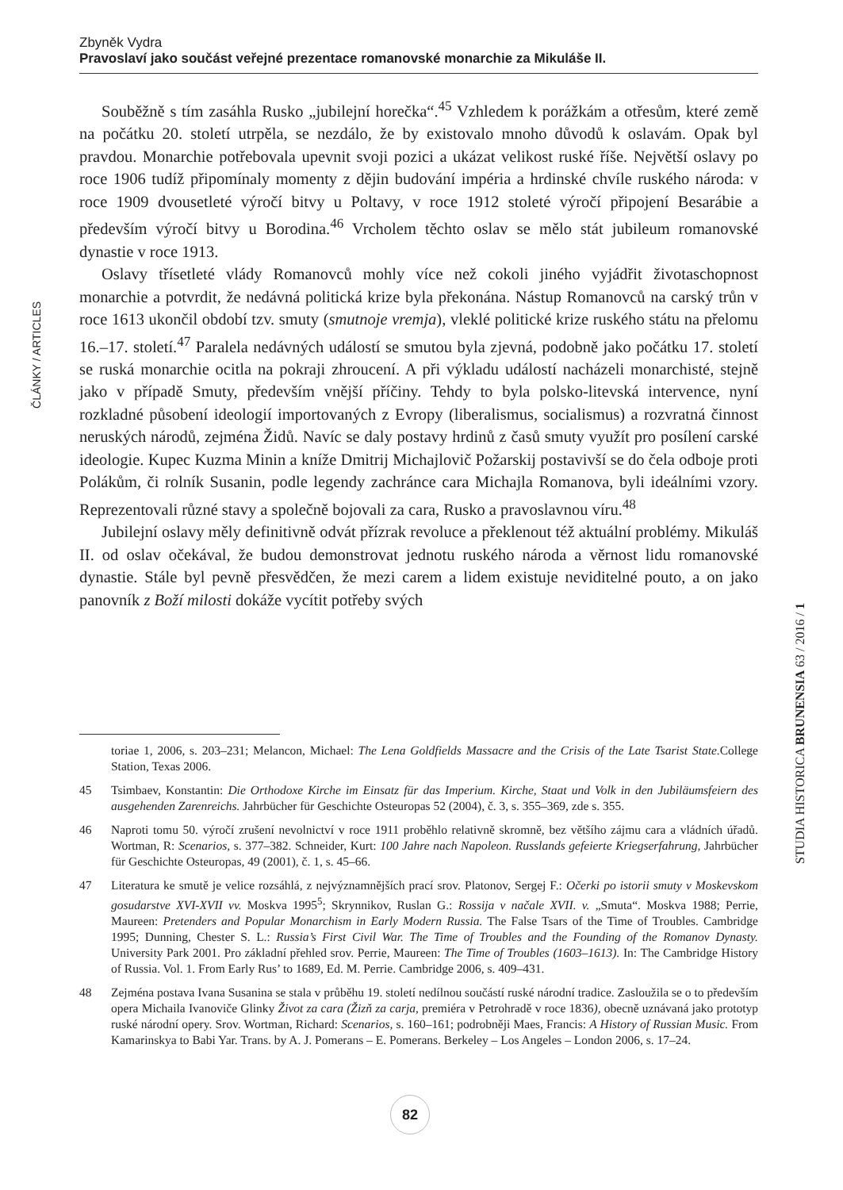Zbyněk Vydra
Pravoslaví jako součást veřejné prezentace romanovské monarchie za Mikuláše II.
ČLÁNKY / ARTICLES
Souběžně s tím zasáhla Rusko „jubilejní horečka“.<sup>45</sup> Vzhledem k porážkám a otřesům, které země na počátku 20. století utrpěla, se nezdálo, že by existovalo mnoho důvodů k oslavám. Opak byl pravdou. Monarchie potřebovala upevnit svoji pozici a ukázat velikost ruské říše. Největší oslavy po roce 1906 tudíž připomínaly momenty z dějin budování impéria a hrdinské chvíle ruského národa: v roce 1909 dvousetleté výročí bitvy u Poltavy, v roce 1912 stoleté výročí připojení Besarábie a především výročí bitvy u Borodina.<sup>46</sup> Vrcholem těchto oslav se mělo stát jubileum romanovské dynastie v roce 1913.
Oslavy třísetleté vlády Romanovců mohly více než cokoli jiného vyjádřit životaschopnost monarchie a potvrdit, že nedávná politická krize byla překonána. Nástup Romanovců na carský trůn v roce 1613 ukončil období tzv. smuty (smutnoje vremja), vleklé politické krize ruského státu na přelomu 16.–17. století.<sup>47</sup> Paralela nedávných událostí se smutou byla zjevná, podobně jako počátku 17. století se ruská monarchie ocitla na pokraji zhroucení. A při výkladu událostí nacházeli monarchisté, stejně jako v případě Smuty, především vnější příčiny. Tehdy to byla polsko-litevská intervence, nyní rozkladné působení ideologií importovaných z Evropy (liberalismus, socialismus) a rozvratná činnost neruských národů, zejména Židů. Navíc se daly postavy hrdinů z časů smuty využít pro posílení carské ideologie. Kupec Kuzma Minin a kníže Dmitrij Michajlovič Požarskij postavivší se do čela odboje proti Polákům, či rolník Susanin, podle legendy zachránce cara Michajla Romanova, byli ideálními vzory. Reprezentovali různé stavy a společně bojovali za cara, Rusko a pravoslavnou víru.<sup>48</sup>
Jubilejní oslavy měly definitivně odvát přízrak revoluce a překlenout též aktuální problémy. Mikuláš II. od oslav očekával, že budou demonstrovat jednotu ruského národa a věrnost lidu romanovské dynastie. Stále byl pevně přesvědčen, že mezi carem a lidem existuje neviditelné pouto, a on jako panovník z Boží milosti dokáže vycítit potřeby svých
toriae 1, 2006, s. 203–231; Melancon, Michael: The Lena Goldfields Massacre and the Crisis of the Late Tsarist State. College Station, Texas 2006.
45 Tsimbaev, Konstantin: Die Orthodoxe Kirche im Einsatz für das Imperium. Kirche, Staat und Volk in den Jubiläumsfeiern des ausgehenden Zarenreichs. Jahrbücher für Geschichte Osteuropas 52 (2004), č. 3, s. 355–369, zde s. 355.
46 Naproti tomu 50. výročí zrušení nevolnictví v roce 1911 proběhlo relativně skromně, bez většího zájmu cara a vládních úřadů. Wortman, R: Scenarios, s. 377–382. Schneider, Kurt: 100 Jahre nach Napoleon. Russlands gefeierte Kriegserfahrung, Jahrbücher für Geschichte Osteuropas, 49 (2001), č. 1, s. 45–66.
47 Literatura ke smutě je velice rozsáhlá, z nejvýznamnějších prací srov. Platonov, Sergej F.: Očerki po istorii smuty v Moskevskom gosudarstve XVI-XVII vv. Moskva 1995<sup>5</sup>; Skrynnikov, Ruslan G.: Rossija v načale XVII. v. „Smuta“. Moskva 1988; Perrie, Maureen: Pretenders and Popular Monarchism in Early Modern Russia. The False Tsars of the Time of Troubles. Cambridge 1995; Dunning, Chester S. L.: Russia’s First Civil War. The Time of Troubles and the Founding of the Romanov Dynasty. University Park 2001. Pro základní přehled srov. Perrie, Maureen: The Time of Troubles (1603–1613). In: The Cambridge History of Russia. Vol. 1. From Early Rus’ to 1689, Ed. M. Perrie. Cambridge 2006, s. 409–431.
48 Zejména postava Ivana Susanina se stala v průběhu 19. století nedílnou součástí ruské národní tradice. Zasloužila se o to především opera Michaila Ivanoviče Glinky Život za cara (Žizň za carja, premiéra v Petrohradě v roce 1836), obecně uznávaná jako prototyp ruské národní opery. Srov. Wortman, Richard: Scenarios, s. 160–161; podrobněji Maes, Francis: A History of Russian Music. From Kamarinskya to Babi Yar. Trans. by A. J. Pomerans – E. Pomerans. Berkeley – Los Angeles – London 2006, s. 17–24.
STUDIA HISTORICA BRUNENSIA 63 / 2016 / 1
82